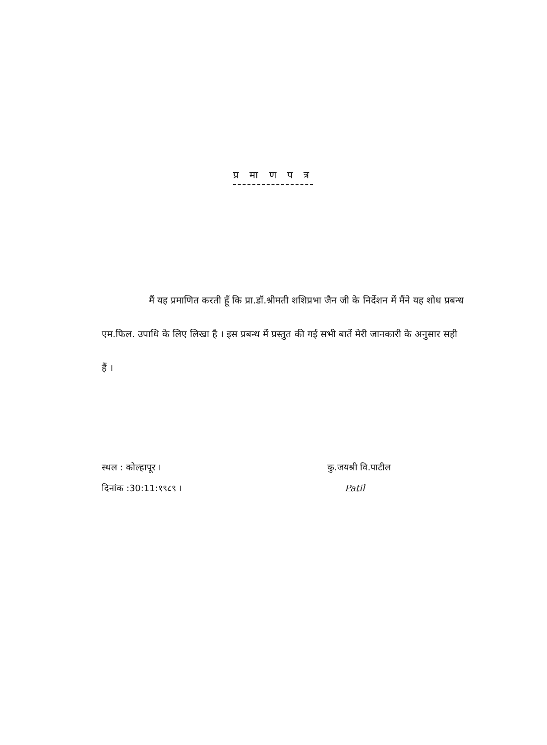प्र मा ण प त्र
मैं यह प्रमाणित करती हूँ कि प्रा.डॉ.श्रीमती शशिप्रभा जैन जी के निर्देशन में मैंने यह शोध प्रबन्ध एम.फिल. उपाधि के लिए लिखा है । इस प्रबन्ध में प्रस्तुत की गई सभी बातें मेरी जानकारी के अनुसार सही हैं ।
स्थल : कोल्हापूर ।
दिनांक :30:11:१९८९ ।
कु.जयश्री वि.पाटील
Patil